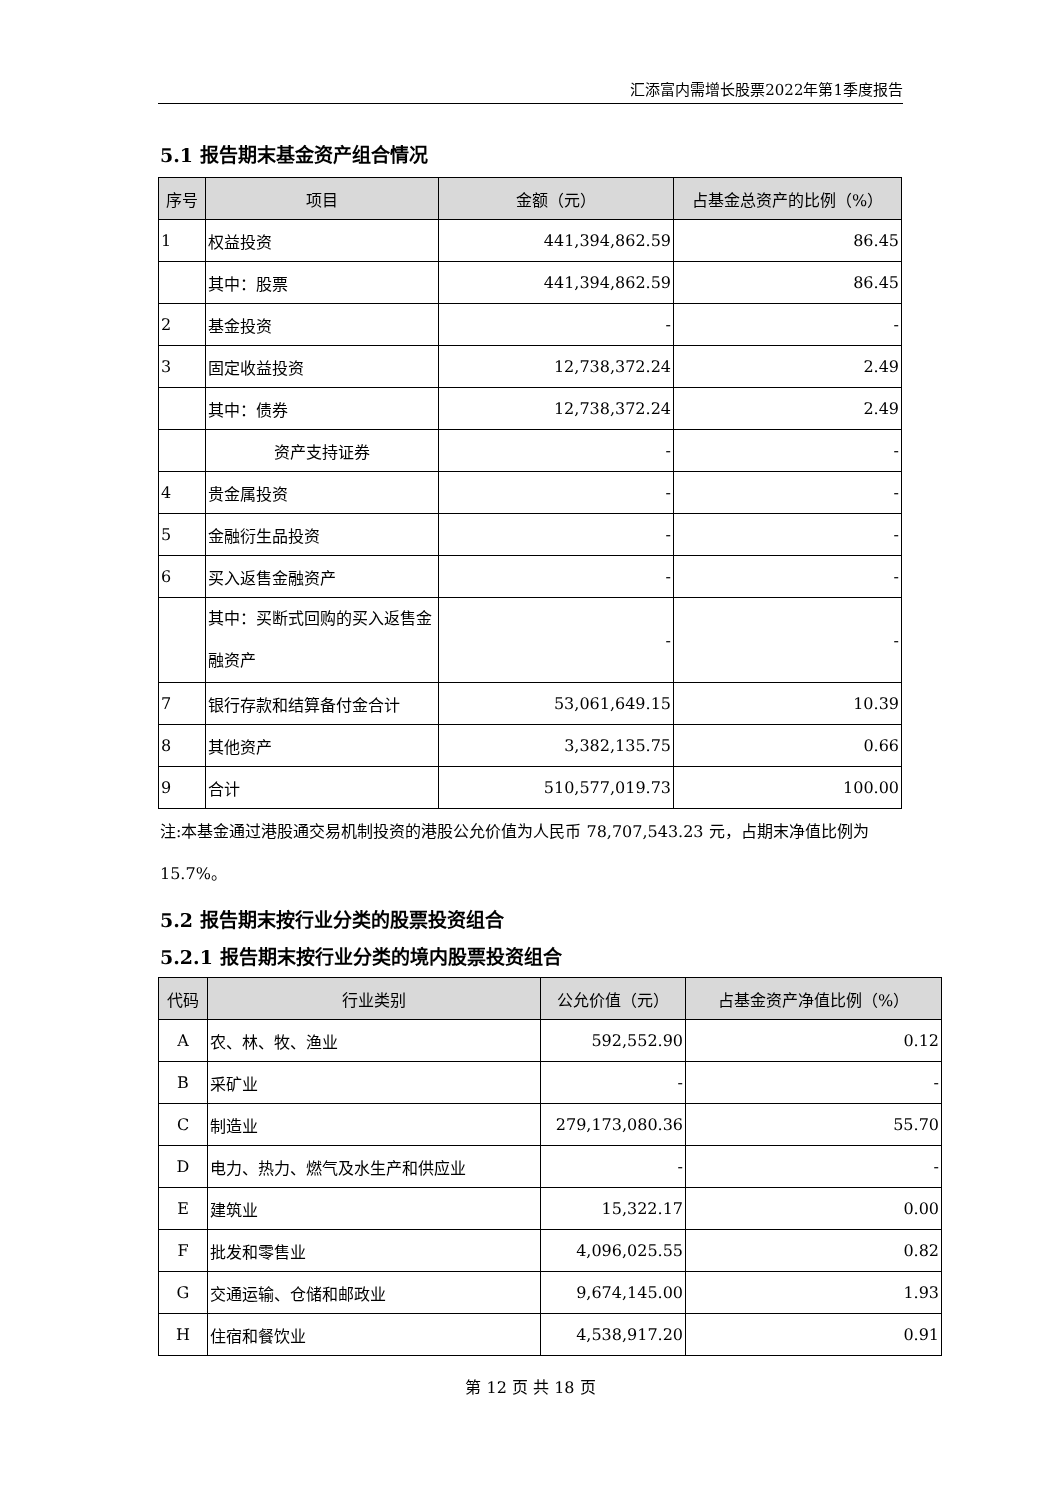汇添富内需增长股票2022年第1季度报告
5.1 报告期末基金资产组合情况
| 序号 | 项目 | 金额（元） | 占基金总资产的比例（%） |
| --- | --- | --- | --- |
| 1 | 权益投资 | 441,394,862.59 | 86.45 |
| | 其中：股票 | 441,394,862.59 | 86.45 |
| 2 | 基金投资 | - | - |
| 3 | 固定收益投资 | 12,738,372.24 | 2.49 |
| | 其中：债券 | 12,738,372.24 | 2.49 |
| | 资产支持证券 | - | - |
| 4 | 贵金属投资 | - | - |
| 5 | 金融衍生品投资 | - | - |
| 6 | 买入返售金融资产 | - | - |
| | 其中：买断式回购的买入返售金融资产 | - | - |
| 7 | 银行存款和结算备付金合计 | 53,061,649.15 | 10.39 |
| 8 | 其他资产 | 3,382,135.75 | 0.66 |
| 9 | 合计 | 510,577,019.73 | 100.00 |
注:本基金通过港股通交易机制投资的港股公允价值为人民币 78,707,543.23 元，占期末净值比例为 15.7%。
5.2 报告期末按行业分类的股票投资组合
5.2.1 报告期末按行业分类的境内股票投资组合
| 代码 | 行业类别 | 公允价值（元） | 占基金资产净值比例（%） |
| --- | --- | --- | --- |
| A | 农、林、牧、渔业 | 592,552.90 | 0.12 |
| B | 采矿业 | - | - |
| C | 制造业 | 279,173,080.36 | 55.70 |
| D | 电力、热力、燃气及水生产和供应业 | - | - |
| E | 建筑业 | 15,322.17 | 0.00 |
| F | 批发和零售业 | 4,096,025.55 | 0.82 |
| G | 交通运输、仓储和邮政业 | 9,674,145.00 | 1.93 |
| H | 住宿和餐饮业 | 4,538,917.20 | 0.91 |
第 12 页 共 18 页